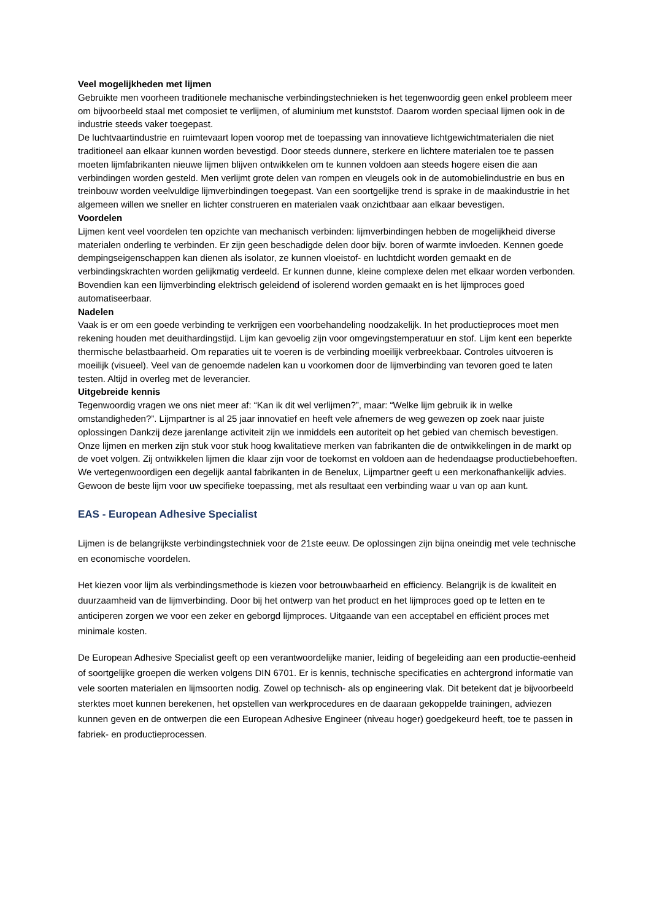Veel mogelijkheden met lijmen
Gebruikte men voorheen traditionele mechanische verbindingstechnieken is het tegenwoordig geen enkel probleem meer om bijvoorbeeld staal met composiet te verlijmen, of aluminium met kunststof. Daarom worden speciaal lijmen ook in de industrie steeds vaker toegepast.
De luchtvaartindustrie en ruimtevaart lopen voorop met de toepassing van innovatieve lichtgewichtmaterialen die niet traditioneel aan elkaar kunnen worden bevestigd. Door steeds dunnere, sterkere en lichtere materialen toe te passen moeten lijmfabrikanten nieuwe lijmen blijven ontwikkelen om te kunnen voldoen aan steeds hogere eisen die aan verbindingen worden gesteld. Men verlijmt grote delen van rompen en vleugels ook in de automobielindustrie en bus en treinbouw worden veelvuldige lijmverbindingen toegepast. Van een soortgelijke trend is sprake in de maakindustrie in het algemeen willen we sneller en lichter construeren en materialen vaak onzichtbaar aan elkaar bevestigen.
Voordelen
Lijmen kent veel voordelen ten opzichte van mechanisch verbinden: lijmverbindingen hebben de mogelijkheid diverse materialen onderling te verbinden. Er zijn geen beschadigde delen door bijv. boren of warmte invloeden. Kennen goede dempingseigenschappen kan dienen als isolator, ze kunnen vloeistof- en luchtdicht worden gemaakt en de verbindingskrachten worden gelijkmatig verdeeld. Er kunnen dunne, kleine complexe delen met elkaar worden verbonden. Bovendien kan een lijmverbinding elektrisch geleidend of isolerend worden gemaakt en is het lijmproces goed automatiseerbaar.
Nadelen
Vaak is er om een goede verbinding te verkrijgen een voorbehandeling noodzakelijk. In het productieproces moet men rekening houden met deuithardingstijd. Lijm kan gevoelig zijn voor omgevingstemperatuur en stof. Lijm kent een beperkte thermische belastbaarheid. Om reparaties uit te voeren is de verbinding moeilijk verbreekbaar. Controles uitvoeren is moeilijk (visueel). Veel van de genoemde nadelen kan u voorkomen door de lijmverbinding van tevoren goed te laten testen. Altijd in overleg met de leverancier.
Uitgebreide kennis
Tegenwoordig vragen we ons niet meer af: “Kan ik dit wel verlijmen?”, maar: “Welke lijm gebruik ik in welke omstandigheden?”. Lijmpartner is al 25 jaar innovatief en heeft vele afnemers de weg gewezen op zoek naar juiste oplossingen Dankzij deze jarenlange activiteit zijn we inmiddels een autoriteit op het gebied van chemisch bevestigen.
Onze lijmen en merken zijn stuk voor stuk hoog kwalitatieve merken van fabrikanten die de ontwikkelingen in de markt op de voet volgen. Zij ontwikkelen lijmen die klaar zijn voor de toekomst en voldoen aan de hedendaagse productiebehoeften. We vertegenwoordigen een degelijk aantal fabrikanten in de Benelux, Lijmpartner geeft u een merkonafhankelijk advies. Gewoon de beste lijm voor uw specifieke toepassing, met als resultaat een verbinding waar u van op aan kunt.
EAS - European Adhesive Specialist
Lijmen is de belangrijkste verbindingstechniek voor de 21ste eeuw. De oplossingen zijn bijna oneindig met vele technische en economische voordelen.
Het kiezen voor lijm als verbindingsmethode is kiezen voor betrouwbaarheid en efficiency. Belangrijk is de kwaliteit en duurzaamheid van de lijmverbinding. Door bij het ontwerp van het product en het lijmproces goed op te letten en te anticiperen zorgen we voor een zeker en geborgd lijmproces. Uitgaande van een acceptabel en efficiënt proces met minimale kosten.
De European Adhesive Specialist geeft op een verantwoordelijke manier, leiding of begeleiding aan een productie-eenheid of soortgelijke groepen die werken volgens DIN 6701. Er is kennis, technische specificaties en achtergrond informatie van vele soorten materialen en lijmsoorten nodig. Zowel op technisch- als op engineering vlak. Dit betekent dat je bijvoorbeeld sterktes moet kunnen berekenen, het opstellen van werkprocedures en de daaraan gekoppelde trainingen, adviezen kunnen geven en de ontwerpen die een European Adhesive Engineer (niveau hoger) goedgekeurd heeft, toe te passen in fabriek- en productieprocessen.